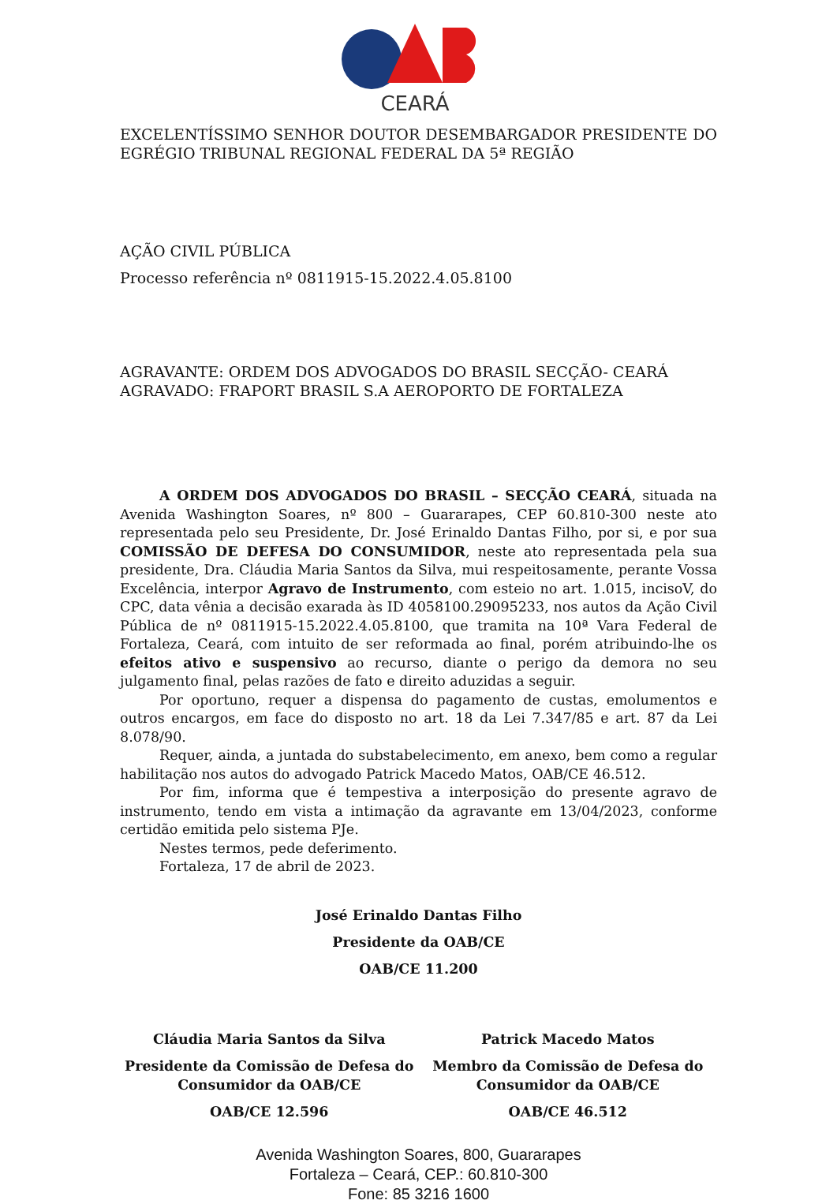CEARÁ
EXCELENTÍSSIMO SENHOR DOUTOR DESEMBARGADOR PRESIDENTE DO EGRÉGIO TRIBUNAL REGIONAL FEDERAL DA 5ª REGIÃO
AÇÃO CIVIL PÚBLICA
Processo referência nº 0811915-15.2022.4.05.8100
AGRAVANTE: ORDEM DOS ADVOGADOS DO BRASIL SECÇÃO- CEARÁ
AGRAVADO: FRAPORT BRASIL S.A AEROPORTO DE FORTALEZA
A ORDEM DOS ADVOGADOS DO BRASIL – SECÇÃO CEARÁ, situada na Avenida Washington Soares, nº 800 – Guararapes, CEP 60.810-300 neste ato representada pelo seu Presidente, Dr. José Erinaldo Dantas Filho, por si, e por sua COMISSÃO DE DEFESA DO CONSUMIDOR, neste ato representada pela sua presidente, Dra. Cláudia Maria Santos da Silva, mui respeitosamente, perante Vossa Excelência, interpor Agravo de Instrumento, com esteio no art. 1.015, incisoV, do CPC, data vênia a decisão exarada às ID 4058100.29095233, nos autos da Ação Civil Pública de nº 0811915-15.2022.4.05.8100, que tramita na 10ª Vara Federal de Fortaleza, Ceará, com intuito de ser reformada ao final, porém atribuindo-lhe os efeitos ativo e suspensivo ao recurso, diante o perigo da demora no seu julgamento final, pelas razões de fato e direito aduzidas a seguir.
Por oportuno, requer a dispensa do pagamento de custas, emolumentos e outros encargos, em face do disposto no art. 18 da Lei 7.347/85 e art. 87 da Lei 8.078/90.
Requer, ainda, a juntada do substabelecimento, em anexo, bem como a regular habilitação nos autos do advogado Patrick Macedo Matos, OAB/CE 46.512.
Por fim, informa que é tempestiva a interposição do presente agravo de instrumento, tendo em vista a intimação da agravante em 13/04/2023, conforme certidão emitida pelo sistema PJe.
Nestes termos, pede deferimento.
Fortaleza, 17 de abril de 2023.
José Erinaldo Dantas Filho
Presidente da OAB/CE
OAB/CE 11.200
Cláudia Maria Santos da Silva
Presidente da Comissão de Defesa do Consumidor da OAB/CE
OAB/CE 12.596
Patrick Macedo Matos
Membro da Comissão de Defesa do Consumidor da OAB/CE
OAB/CE 46.512
Avenida Washington Soares, 800, Guararapes
Fortaleza – Ceará, CEP.: 60.810-300
Fone: 85 3216 1600